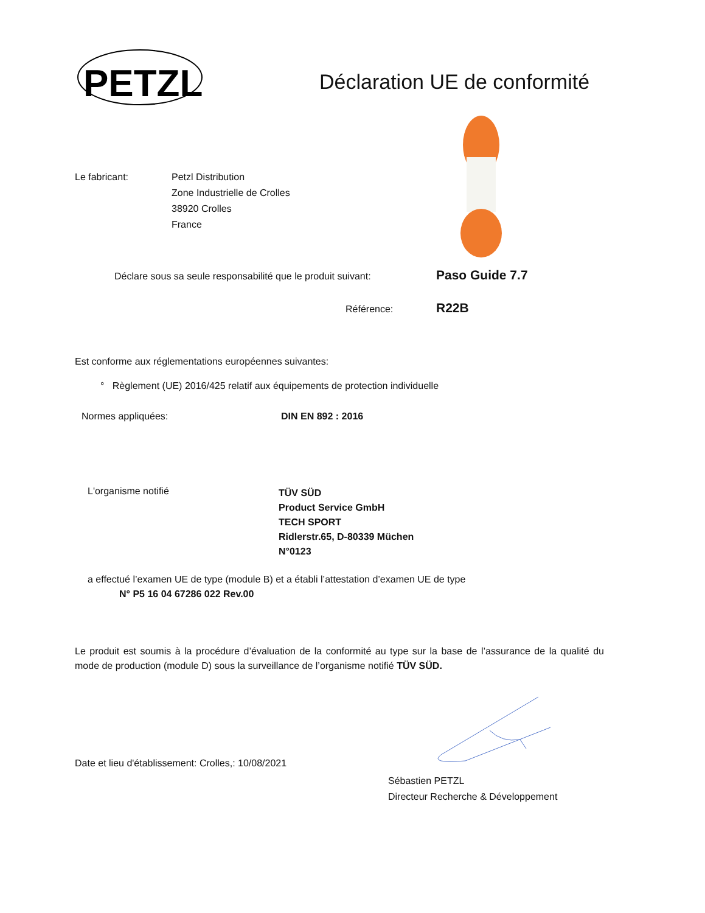PETZL
Déclaration UE de conformité
Le fabricant:
Petzl Distribution
Zone Industrielle de Crolles
38920 Crolles
France
Déclare sous sa seule responsabilité que le produit suivant:
Paso Guide 7.7
Référence: R22B
Est conforme aux réglementations européennes suivantes:
° Règlement (UE) 2016/425 relatif aux équipements de protection individuelle
Normes appliquées: DIN EN 892 : 2016
L'organisme notifié
TÜV SÜD
Product Service GmbH
TECH SPORT
Ridlerstr.65, D-80339 Müchen
N°0123
a effectué l’examen UE de type (module B) et a établi l’attestation d’examen UE de type
N° P5 16 04 67286 022 Rev.00
Le produit est soumis à la procédure d’évaluation de la conformité au type sur la base de l’assurance de la qualité du mode de production (module D) sous la surveillance de l’organisme notifié TÜV SÜD.
Date et lieu d'établissement: Crolles,: 10/08/2021
Sébastien PETZL
Directeur Recherche & Développement